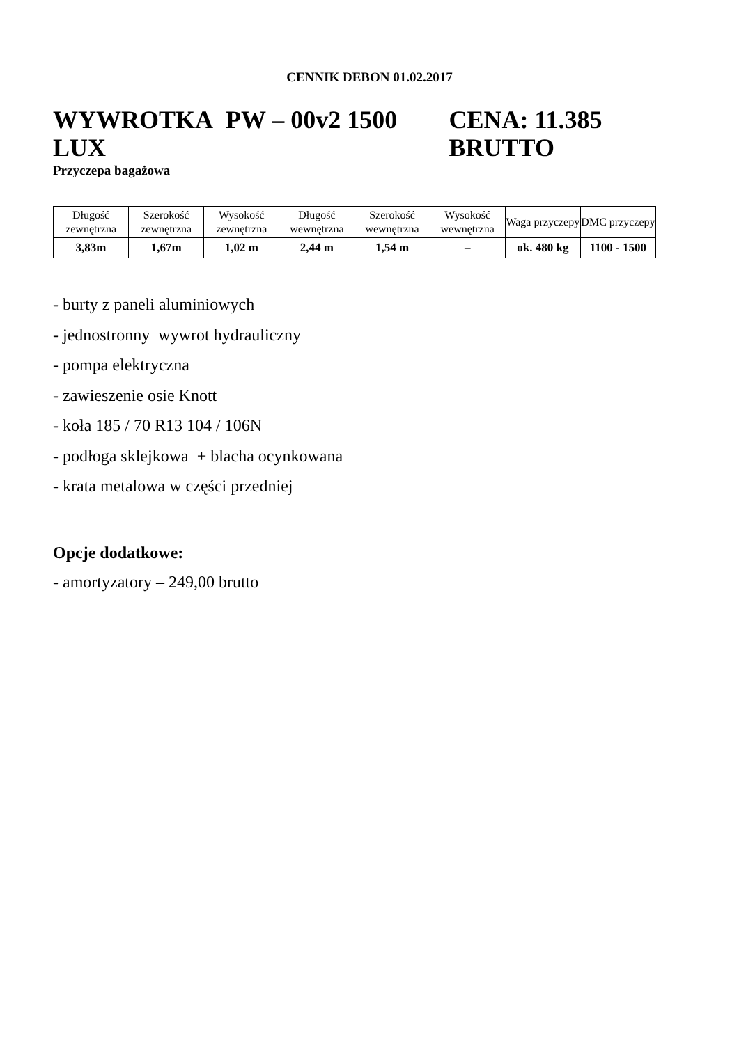CENNIK DEBON 01.02.2017
WYWROTKA PW – 00v2 1500 LUX CENA: 11.385 BRUTTO
Przyczepa bagażowa
| Długość zewnętrzna | Szerokość zewnętrzna | Wysokość zewnętrzna | Długość wewnętrzna | Szerokość wewnętrzna | Wysokość wewnętrzna | Waga przyczepy | DMC przyczepy |
| 3,83m | 1,67m | 1,02 m | 2,44 m | 1,54 m | – | ok. 480 kg | 1100 - 1500 |
- burty z paneli aluminiowych
- jednostronny wywrot hydrauliczny
- pompa elektryczna
- zawieszenie osie Knott
- koła 185 / 70 R13 104 / 106N
- podłoga sklejkowa + blacha ocynkowana
- krata metalowa w części przedniej
Opcje dodatkowe:
- amortyzatory – 249,00 brutto